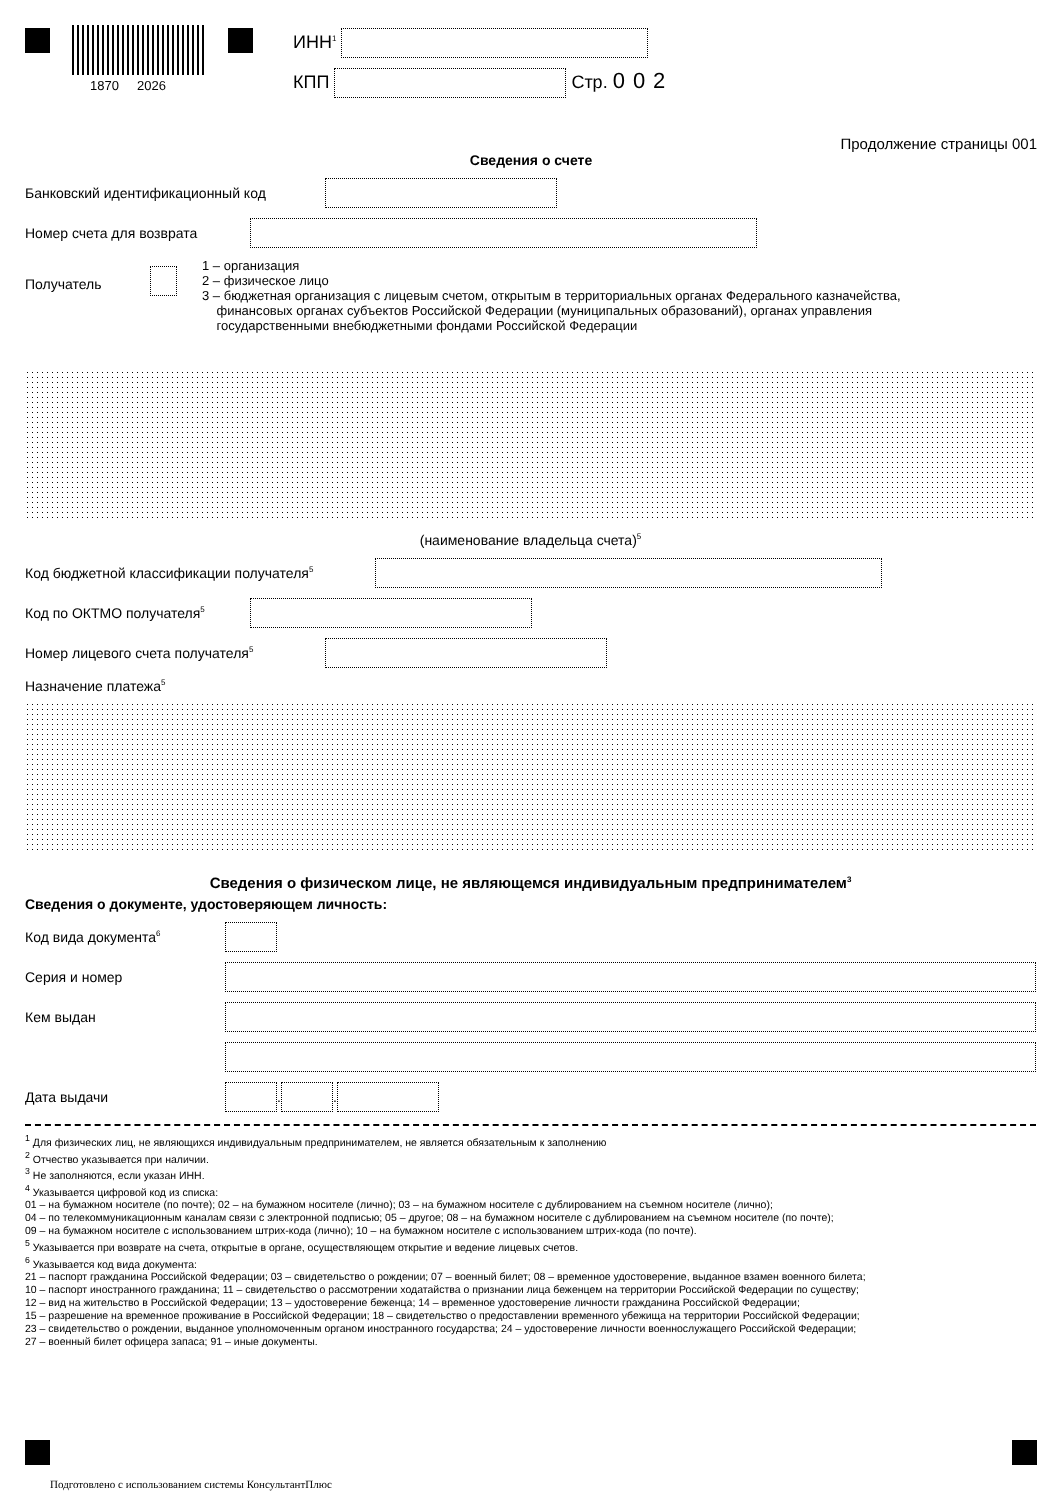1870 2026
ИНН<sup>1</sup>
КПП Стр. 002
Продолжение страницы 001
Сведения о счете
Банковский идентификационный код
Номер счета для возврата
Получатель
1 – организация
2 – физическое лицо
3 – бюджетная организация с лицевым счетом, открытым в территориальных органах Федерального казначейства,
финансовых органах субъектов Российской Федерации (муниципальных образований), органах управления
государственными внебюджетными фондами Российской Федерации
(наименование владельца счета)<sup>5</sup>
Код бюджетной классификации получателя<sup>5</sup>
Код по ОКТМО получателя<sup>5</sup>
Номер лицевого счета получателя<sup>5</sup>
Назначение платежа<sup>5</sup>
Сведения о физическом лице, не являющемся индивидуальным предпринимателем<sup>3</sup>
Сведения о документе, удостоверяющем личность:
Код вида документа<sup>6</sup>
Серия и номер
Кем выдан
Дата выдачи . .
<sup>1</sup> Для физических лиц, не являющихся индивидуальным предпринимателем, не является обязательным к заполнению
<sup>2</sup> Отчество указывается при наличии.
<sup>3</sup> Не заполняются, если указан ИНН.
<sup>4</sup> Указывается цифровой код из списка:
01 – на бумажном носителе (по почте); 02 – на бумажном носителе (лично); 03 – на бумажном носителе с дублированием на съемном носителе (лично);
04 – по телекоммуникационным каналам связи с электронной подписью; 05 – другое; 08 – на бумажном носителе с дублированием на съемном носителе (по почте);
09 – на бумажном носителе с использованием штрих-кода (лично); 10 – на бумажном носителе с использованием штрих-кода (по почте).
<sup>5</sup> Указывается при возврате на счета, открытые в органе, осуществляющем открытие и ведение лицевых счетов.
<sup>6</sup> Указывается код вида документа:
21 – паспорт гражданина Российской Федерации; 03 – свидетельство о рождении; 07 – военный билет; 08 – временное удостоверение, выданное взамен военного билета;
10 – паспорт иностранного гражданина; 11 – свидетельство о рассмотрении ходатайства о признании лица беженцем на территории Российской Федерации по существу;
12 – вид на жительство в Российской Федерации; 13 – удостоверение беженца; 14 – временное удостоверение личности гражданина Российской Федерации;
15 – разрешение на временное проживание в Российской Федерации; 18 – свидетельство о предоставлении временного убежища на территории Российской Федерации;
23 – свидетельство о рождении, выданное уполномоченным органом иностранного государства; 24 – удостоверение личности военнослужащего Российской Федерации;
27 – военный билет офицера запаса; 91 – иные документы.
Подготовлено с использованием системы КонсультантПлюс